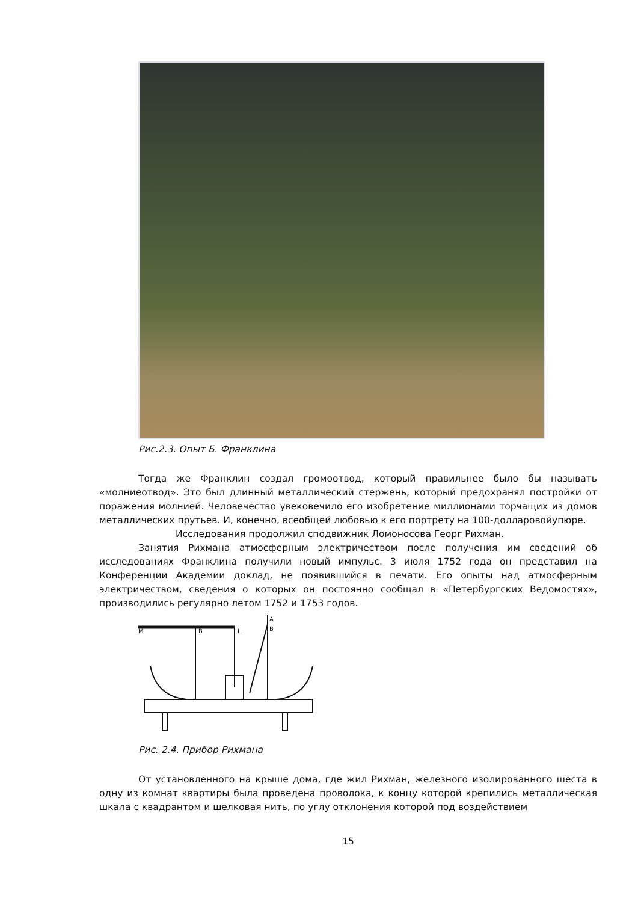Рис.2.3. Опыт Б. Франклина
Тогда же Франклин создал громоотвод, который правильнее было бы называть «молниеотвод». Это был длинный металлический стержень, который предохранял постройки от поражения молнией. Человечество увековечило его изобретение миллионами торчащих из домов металлических прутьев. И, конечно, всеобщей любовью к его портрету на 100-долларовойупюре.
Исследования продолжил сподвижник Ломоносова Георг Рихман.
Занятия Рихмана атмосферным электричеством после получения им сведений об исследованиях Франклина получили новый импульс. 3 июля 1752 года он представил на Конференции Академии доклад, не появившийся в печати. Его опыты над атмосферным электричеством, сведения о которых он постоянно сообщал в «Петербургских Ведомостях», производились регулярно летом 1752 и 1753 годов.
M
B
L
A
B
Рис. 2.4. Прибор Рихмана
От установленного на крыше дома, где жил Рихман, железного изолированного шеста в одну из комнат квартиры была проведена проволока, к концу которой крепились металлическая шкала с квадрантом и шелковая нить, по углу отклонения которой под воздействием
15